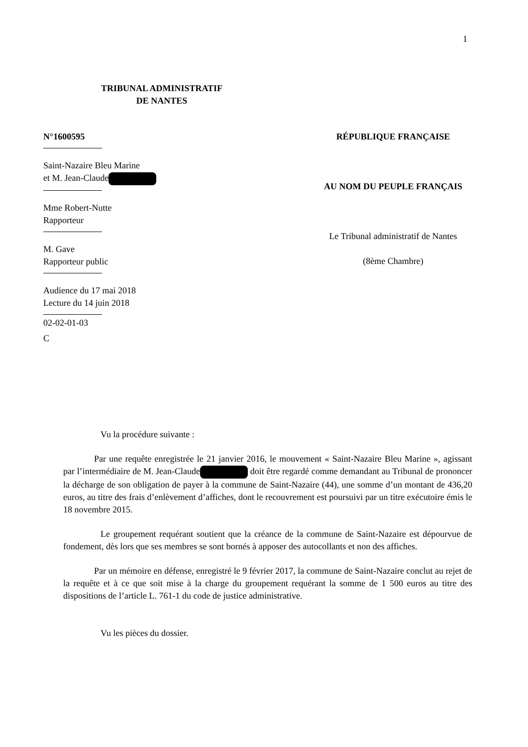1
TRIBUNAL ADMINISTRATIF
DE NANTES
N°1600595
Saint-Nazaire Bleu Marine
et M. Jean-Claude
Mme Robert-Nutte
Rapporteur
M. Gave
Rapporteur public
Audience du 17 mai 2018
Lecture du 14 juin 2018
02-02-01-03
C
RÉPUBLIQUE FRANÇAISE
AU NOM DU PEUPLE FRANÇAIS
Le Tribunal administratif de Nantes
(8ème Chambre)
Vu la procédure suivante :
Par une requête enregistrée le 21 janvier 2016, le mouvement « Saint-Nazaire Bleu Marine », agissant par l’intermédiaire de M. Jean-Claude doit être regardé comme demandant au Tribunal de prononcer la décharge de son obligation de payer à la commune de Saint-Nazaire (44), une somme d’un montant de 436,20 euros, au titre des frais d’enlèvement d’affiches, dont le recouvrement est poursuivi par un titre exécutoire émis le 18 novembre 2015.
Le groupement requérant soutient que la créance de la commune de Saint-Nazaire est dépourvue de fondement, dès lors que ses membres se sont bornés à apposer des autocollants et non des affiches.
Par un mémoire en défense, enregistré le 9 février 2017, la commune de Saint-Nazaire conclut au rejet de la requête et à ce que soit mise à la charge du groupement requérant la somme de 1 500 euros au titre des dispositions de l’article L. 761-1 du code de justice administrative.
Vu les pièces du dossier.